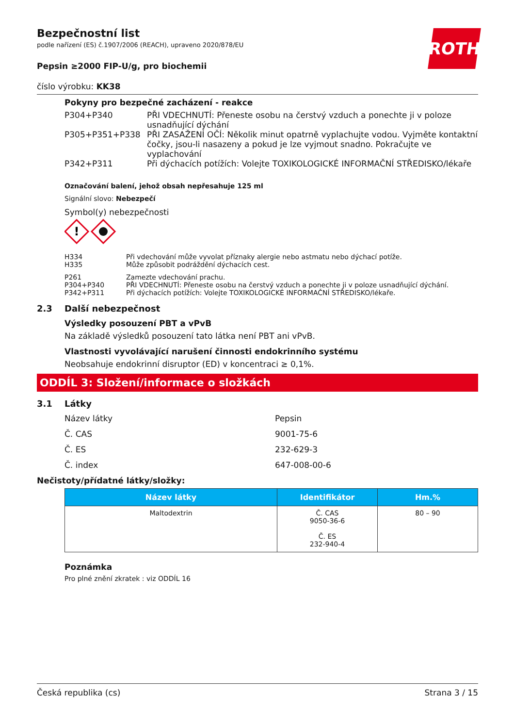ROTH
Bezpečnostní list
podle nařízení (ES) č.1907/2006 (REACH), upraveno 2020/878/EU
Pepsin ≥2000 FIP-U/g, pro biochemii
číslo výrobku: KK38
Pokyny pro bezpečné zacházení - reakce
| P304+P340 | PŘI VDECHNUTÍ: Přeneste osobu na čerstvý vzduch a ponechte ji v poloze usnadňující dýchání |
| P305+P351+P338 | PŘI ZASAŽENÍ OČÍ: Několik minut opatrně vyplachujte vodou. Vyjměte kontaktní čočky, jsou-li nasazeny a pokud je lze vyjmout snadno. Pokračujte ve vyplachování |
| P342+P311 | Při dýchacích potížích: Volejte TOXIKOLOGICKÉ INFORMAČNÍ STŘEDISKO/lékaře |
Označování balení, jehož obsah nepřesahuje 125 ml
Signální slovo: Nebezpečí
Symbol(y) nebezpečnosti
!
| H334 | Při vdechování může vyvolat příznaky alergie nebo astmatu nebo dýchací potíže. |
| H335 | Může způsobit podráždění dýchacích cest. |
| P261 | Zamezte vdechování prachu. |
| P304+P340 | PŘI VDECHNUTÍ: Přeneste osobu na čerstvý vzduch a ponechte ji v poloze usnadňující dýchání. |
| P342+P311 | Při dýchacích potížích: Volejte TOXIKOLOGICKÉ INFORMAČNÍ STŘEDISKO/lékaře. |
2.3 Další nebezpečnost
Výsledky posouzení PBT a vPvB
Na základě výsledků posouzení tato látka není PBT ani vPvB.
Vlastnosti vyvolávající narušení činnosti endokrinního systému
Neobsahuje endokrinní disruptor (ED) v koncentraci ≥ 0,1%.
ODDÍL 3: Složení/informace o složkách
3.1 Látky
Název látky Pepsin
Č. CAS 9001-75-6
Č. ES 232-629-3
Č. index 647-008-00-6
Nečistoty/přídatné látky/složky:
| Název látky | Identifikátor | Hm.% |
| --- | --- | --- |
| Maltodextrin | Č. CAS 9050-36-6 Č. ES 232-940-4 | 80 – 90 |
Poznámka
Pro plné znění zkratek : viz ODDÍL 16
Česká republika (cs) Strana 3 / 15